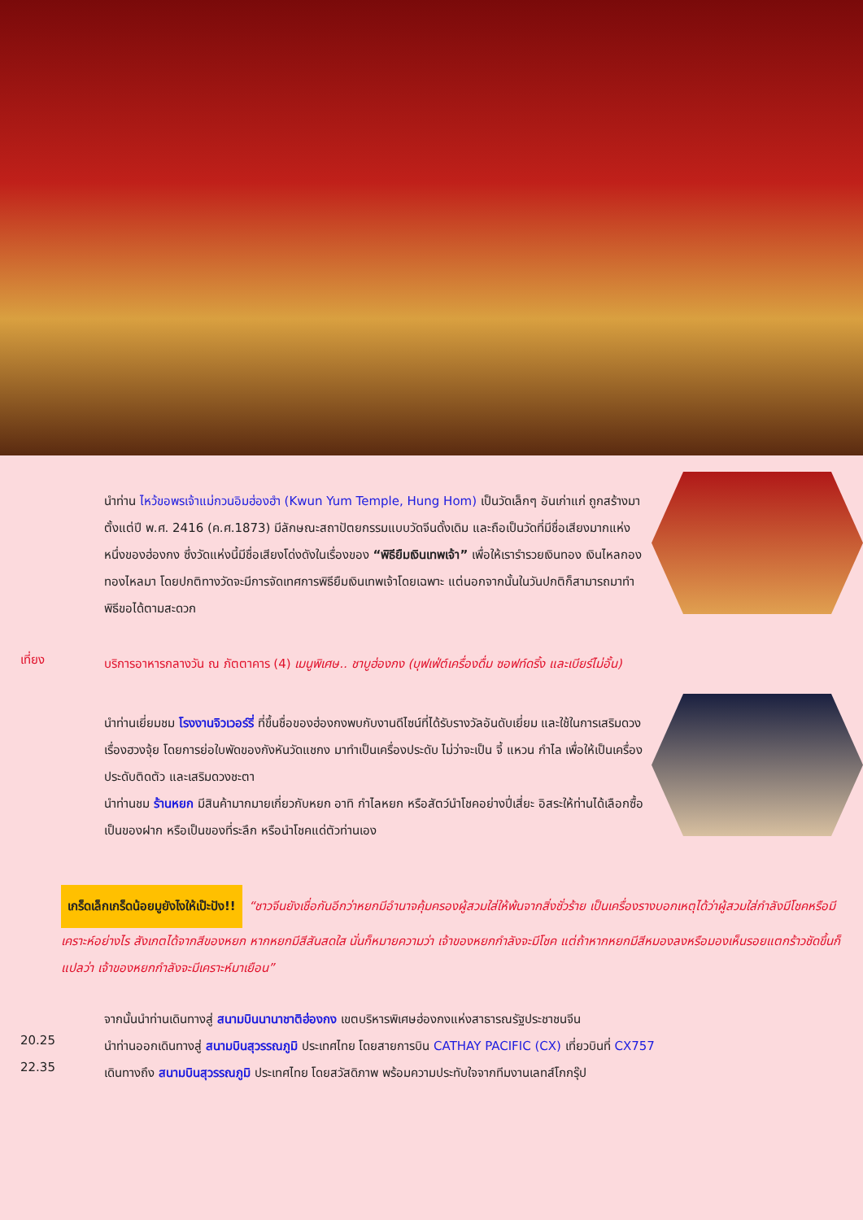นำท่าน ไหว้ขอพรเจ้าแม่กวนอิมฮ่องฮำ (Kwun Yum Temple, Hung Hom) เป็นวัดเล็กๆ อันเก่าแก่ ถูกสร้างมาตั้งแต่ปี พ.ศ. 2416 (ค.ศ.1873) มีลักษณะสถาปัตยกรรมแบบวัดจีนดั้งเดิม และถือเป็นวัดที่มีชื่อเสียงมากแห่งหนึ่งของฮ่องกง ซึ่งวัดแห่งนี้มีชื่อเสียงโด่งดังในเรื่องของ “พิธียืมเงินเทพเจ้า” เพื่อให้เรารำรวยเงินทอง เงินไหลกองทองไหลมา โดยปกติทางวัดจะมีการจัดเทศการพิธียืมเงินเทพเจ้าโดยเฉพาะ แต่นอกจากนั้นในวันปกติก็สามารถมาทำพิธีขอได้ตามสะดวก
เที่ยง
บริการอาหารกลางวัน ณ ภัตตาคาร (4) เมนูพิเศษ.. ชาบูฮ่องกง (บุฟเฟ่ต์เครื่องดื่ม ซอฟท์ดริ้ง และเบียร์ไม่อั้น)
นำท่านเยี่ยมชม โรงงานจิวเวอร์รี่ ที่ขึ้นชื่อของฮ่องกงพบกับงานดีไซน์ที่ได้รับรางวัลอันดับเยี่ยม และใช้ในการเสริมดวงเรื่องฮวงจุ้ย โดยการย่อใบพัดของกังหันวัดแชกง มาทำเป็นเครื่องประดับ ไม่ว่าจะเป็น จี้ แหวน กำไล เพื่อให้เป็นเครื่องประดับติดตัว และเสริมดวงชะตา
นำท่านชม ร้านหยก มีสินค้ามากมายเกี่ยวกับหยก อาทิ กำไลหยก หรือสัตว์นำโชคอย่างปี่เสี่ยะ อิสระให้ท่านได้เลือกซื้อเป็นของฝาก หรือเป็นของที่ระลึก หรือนำโชคแด่ตัวท่านเอง
เกร็ดเล็กเกร็ดน้อยมูยังไงให้เป๊ะปัง!! “ชาวจีนยังเชื่อกันอีกว่าหยกมีอำนาจคุ้มครองผู้สวมใส่ให้พ้นจากสิ่งชั่วร้าย เป็นเครื่องรางบอกเหตุได้ว่าผู้สวมใส่กำลังมีโชคหรือมีเคราะห์อย่างไร สังเกตได้จากสีของหยก หากหยกมีสีสันสดใส นั่นก็หมายความว่า เจ้าของหยกกำลังจะมีโชค แต่ถ้าหากหยกมีสีหมองลงหรือมองเห็นรอยแตกร้าวชัดขึ้นก็แปลว่า เจ้าของหยกกำลังจะมีเคราะห์มาเยือน”
จากนั้นนำท่านเดินทางสู่ สนามบินนานาชาติฮ่องกง เขตบริหารพิเศษฮ่องกงแห่งสาธารณรัฐประชาชนจีน
20.25
นำท่านออกเดินทางสู่ สนามบินสุวรรณภูมิ ประเทศไทย โดยสายการบิน CATHAY PACIFIC (CX) เที่ยวบินที่ CX757
22.35
เดินทางถึง สนามบินสุวรรณภูมิ ประเทศไทย โดยสวัสดิภาพ พร้อมความประทับใจจากทีมงานเลทส์โกกรุ๊ป